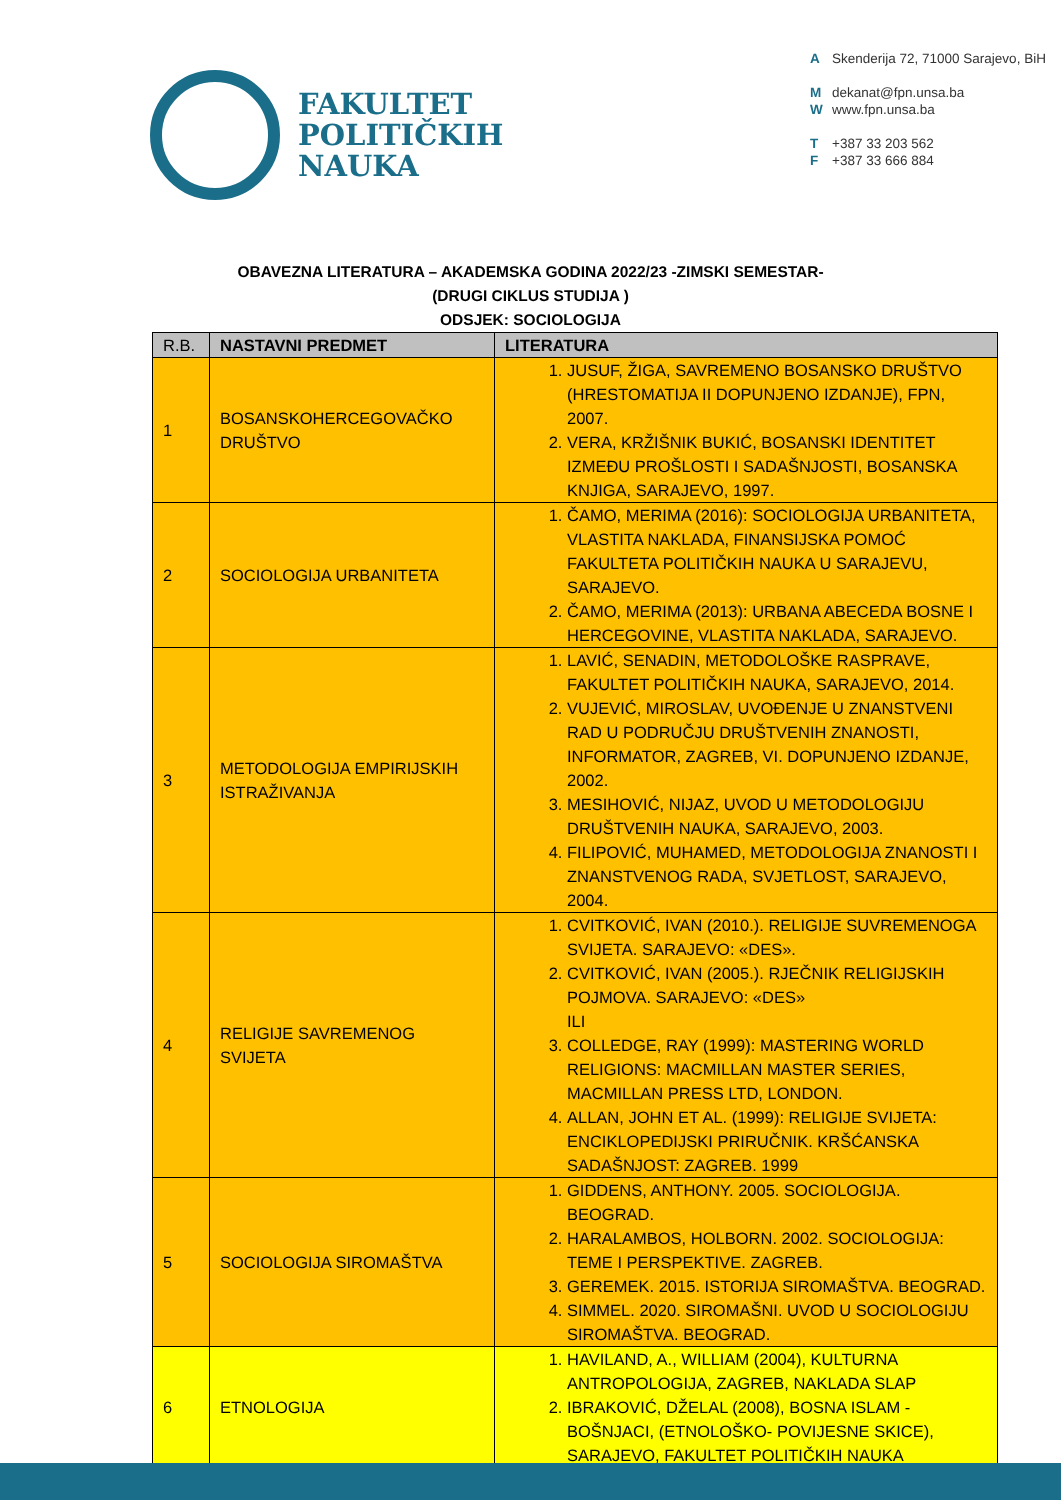FAKULTET
POLITIČKIH
NAUKA
A Skenderija 72, 71000 Sarajevo, BiH
Mdekanat@fpn.unsa.ba
Wwww.fpn.unsa.ba
T +387 33 203 562
F +387 33 666 884
OBAVEZNA LITERATURA – AKADEMSKA GODINA 2022/23 -ZIMSKI SEMESTAR-
(DRUGI CIKLUS STUDIJA )
ODSJEK: SOCIOLOGIJA
| R.B. | NASTAVNI PREDMET | LITERATURA |
| --- | --- | --- |
| 1 | BOSANSKOHERCEGOVAČKO DRUŠTVO | 1. JUSUF, ŽIGA, SAVREMENO BOSANSKO DRUŠTVO (HRESTOMATIJA II DOPUNJENO IZDANJE), FPN, 2007. 2. VERA, KRŽIŠNIK BUKIĆ, BOSANSKI IDENTITET IZMEĐU PROŠLOSTI I SADAŠNJOSTI, BOSANSKA KNJIGA, SARAJEVO, 1997. |
| 2 | SOCIOLOGIJA URBANITETA | 1. ČAMO, MERIMA (2016): SOCIOLOGIJA URBANITETA, VLASTITA NAKLADA, FINANSIJSKA POMOĆ FAKULTETA POLITIČKIH NAUKA U SARAJEVU, SARAJEVO. 2. ČAMO, MERIMA (2013): URBANA ABECEDA BOSNE I HERCEGOVINE, VLASTITA NAKLADA, SARAJEVO. |
| 3 | METODOLOGIJA EMPIRIJSKIH ISTRAŽIVANJA | 1. LAVIĆ, SENADIN, METODOLOŠKE RASPRAVE, FAKULTET POLITIČKIH NAUKA, SARAJEVO, 2014. 2. VUJEVIĆ, MIROSLAV, UVOĐENJE U ZNANSTVENI RAD U PODRUČJU DRUŠTVENIH ZNANOSTI, INFORMATOR, ZAGREB, VI. DOPUNJENO IZDANJE, 2002. 3. MESIHOVIĆ, NIJAZ, UVOD U METODOLOGIJU DRUŠTVENIH NAUKA, SARAJEVO, 2003. 4. FILIPOVIĆ, MUHAMED, METODOLOGIJA ZNANOSTI I ZNANSTVENOG RADA, SVJETLOST, SARAJEVO, 2004. |
| 4 | RELIGIJE SAVREMENOG SVIJETA | 1. CVITKOVIĆ, IVAN (2010.). RELIGIJE SUVREMENOGA SVIJETA. SARAJEVO: «DES». 2. CVITKOVIĆ, IVAN (2005.). RJEČNIK RELIGIJSKIH POJMOVA. SARAJEVO: «DES» ILI 3. COLLEDGE, RAY (1999): MASTERING WORLD RELIGIONS: MACMILLAN MASTER SERIES, MACMILLAN PRESS LTD, LONDON. 4. ALLAN, JOHN ET AL. (1999): RELIGIJE SVIJETA: ENCIKLOPEDIJSKI PRIRUČNIK. KRŠĆANSKA SADAŠNJOST: ZAGREB. 1999 |
| 5 | SOCIOLOGIJA SIROMAŠTVA | 1. GIDDENS, ANTHONY. 2005. SOCIOLOGIJA. BEOGRAD. 2. HARALAMBOS, HOLBORN. 2002. SOCIOLOGIJA: TEME I PERSPEKTIVE. ZAGREB. 3. GEREMEK. 2015. ISTORIJA SIROMAŠTVA. BEOGRAD. 4. SIMMEL. 2020. SIROMAŠNI. UVOD U SOCIOLOGIJU SIROMAŠTVA. BEOGRAD. |
| 6 | ETNOLOGIJA | 1. HAVILAND, A., WILLIAM (2004), KULTURNA ANTROPOLOGIJA, ZAGREB, NAKLADA SLAP 2. IBRAKOVIĆ, DŽELAL (2008), BOSNA ISLAM - BOŠNJACI, (ETNOLOŠKO- POVIJESNE SKICE), SARAJEVO, FAKULTET POLITIČKIH NAUKA |